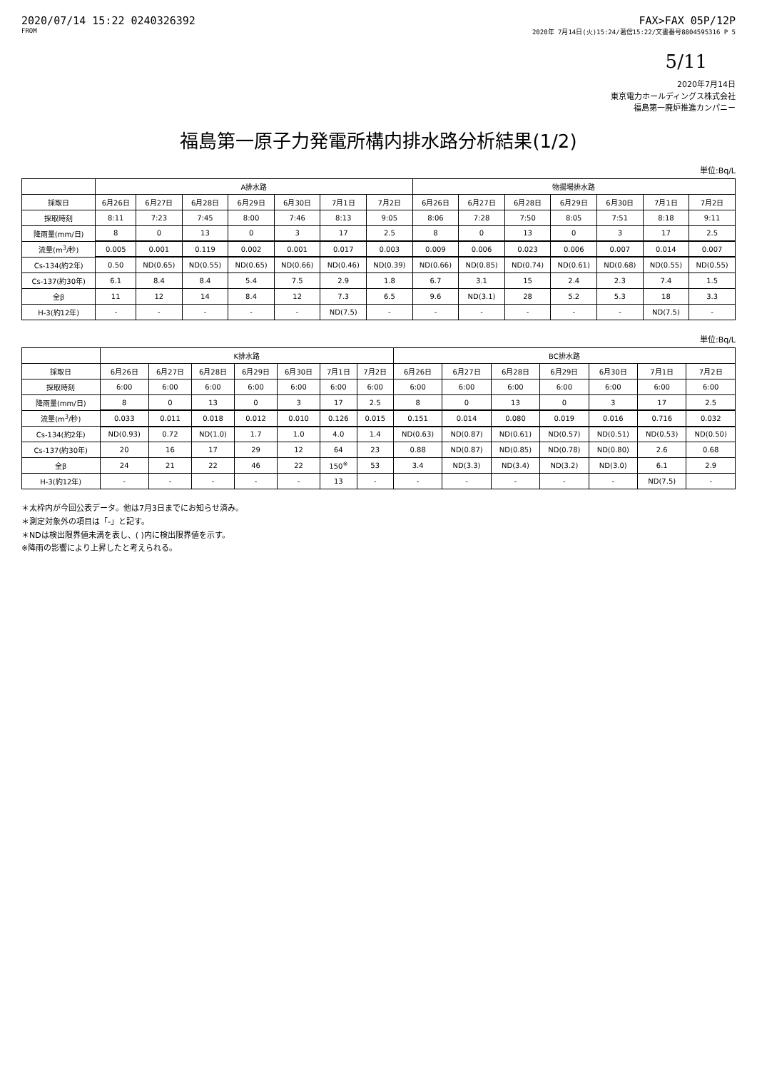2020/07/14 15:22 0240326392 FAX>FAX 05P/12P
FROM 2020年 7月14日(火)15:24/著信15:22/文書番号8804595316 P 5
5/11
2020年7月14日
東京電力ホールディングス株式会社
福島第一廃炉推進カンパニー
福島第一原子力発電所構内排水路分析結果(1/2)
単位:Bq/L
| | A排水路 | | | | | | | 物揚場排水路 | | | | | | |
| --- | --- | --- | --- | --- | --- | --- | --- | --- | --- | --- | --- | --- | --- | --- |
| 採取日 | 6月26日 | 6月27日 | 6月28日 | 6月29日 | 6月30日 | 7月1日 | 7月2日 | 6月26日 | 6月27日 | 6月28日 | 6月29日 | 6月30日 | 7月1日 | 7月2日 |
| 採取時刻 | 8:11 | 7:23 | 7:45 | 8:00 | 7:46 | 8:13 | 9:05 | 8:06 | 7:28 | 7:50 | 8:05 | 7:51 | 8:18 | 9:11 |
| 降雨量(mm/日) | 8 | 0 | 13 | 0 | 3 | 17 | 2.5 | 8 | 0 | 13 | 0 | 3 | 17 | 2.5 |
| 流量(m<sup>3</sup>/秒) | 0.005 | 0.001 | 0.119 | 0.002 | 0.001 | 0.017 | 0.003 | 0.009 | 0.006 | 0.023 | 0.006 | 0.007 | 0.014 | 0.007 |
| Cs-134(約2年) | 0.50 | ND(0.65) | ND(0.55) | ND(0.65) | ND(0.66) | ND(0.46) | ND(0.39) | ND(0.66) | ND(0.85) | ND(0.74) | ND(0.61) | ND(0.68) | ND(0.55) | ND(0.55) |
| Cs-137(約30年) | 6.1 | 8.4 | 8.4 | 5.4 | 7.5 | 2.9 | 1.8 | 6.7 | 3.1 | 15 | 2.4 | 2.3 | 7.4 | 1.5 |
| 全β | 11 | 12 | 14 | 8.4 | 12 | 7.3 | 6.5 | 9.6 | ND(3.1) | 28 | 5.2 | 5.3 | 18 | 3.3 |
| H-3(約12年) | - | - | - | - | - | ND(7.5) | - | - | - | - | - | - | ND(7.5) | - |
単位:Bq/L
| | K排水路 | | | | | | | BC排水路 | | | | | | |
| --- | --- | --- | --- | --- | --- | --- | --- | --- | --- | --- | --- | --- | --- | --- |
| 採取日 | 6月26日 | 6月27日 | 6月28日 | 6月29日 | 6月30日 | 7月1日 | 7月2日 | 6月26日 | 6月27日 | 6月28日 | 6月29日 | 6月30日 | 7月1日 | 7月2日 |
| 採取時刻 | 6:00 | 6:00 | 6:00 | 6:00 | 6:00 | 6:00 | 6:00 | 6:00 | 6:00 | 6:00 | 6:00 | 6:00 | 6:00 | 6:00 |
| 降雨量(mm/日) | 8 | 0 | 13 | 0 | 3 | 17 | 2.5 | 8 | 0 | 13 | 0 | 3 | 17 | 2.5 |
| 流量(m<sup>3</sup>/秒) | 0.033 | 0.011 | 0.018 | 0.012 | 0.010 | 0.126 | 0.015 | 0.151 | 0.014 | 0.080 | 0.019 | 0.016 | 0.716 | 0.032 |
| Cs-134(約2年) | ND(0.93) | 0.72 | ND(1.0) | 1.7 | 1.0 | 4.0 | 1.4 | ND(0.63) | ND(0.87) | ND(0.61) | ND(0.57) | ND(0.51) | ND(0.53) | ND(0.50) |
| Cs-137(約30年) | 20 | 16 | 17 | 29 | 12 | 64 | 23 | 0.88 | ND(0.87) | ND(0.85) | ND(0.78) | ND(0.80) | 2.6 | 0.68 |
| 全β | 24 | 21 | 22 | 46 | 22 | 150<sup>※</sup> | 53 | 3.4 | ND(3.3) | ND(3.4) | ND(3.2) | ND(3.0) | 6.1 | 2.9 |
| H-3(約12年) | - | - | - | - | - | 13 | - | - | - | - | - | - | ND(7.5) | - |
＊太枠内が今回公表データ。他は7月3日までにお知らせ済み。
＊測定対象外の項目は「-」と記す。
＊NDは検出限界値未満を表し、( )内に検出限界値を示す。
※降雨の影響により上昇したと考えられる。